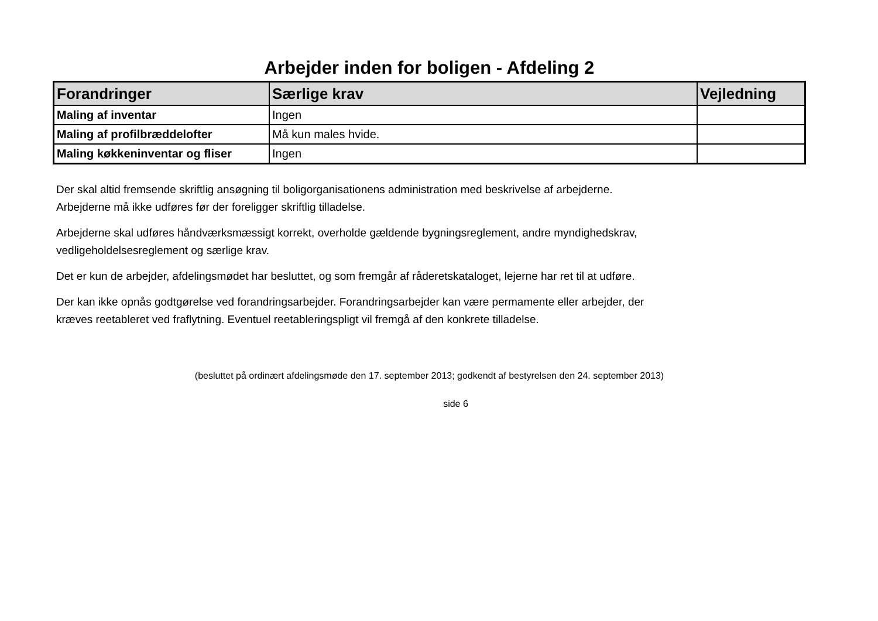Arbejder inden for boligen - Afdeling 2
| Forandringer | Særlige krav | Vejledning |
| --- | --- | --- |
| Maling af inventar | Ingen | |
| Maling af profilbræddelofter | Må kun males hvide. | |
| Maling køkkeninventar og fliser | Ingen | |
Der skal altid fremsende skriftlig ansøgning til boligorganisationens administration med beskrivelse af arbejderne.
Arbejderne må ikke udføres før der foreligger skriftlig tilladelse.
Arbejderne skal udføres håndværksmæssigt korrekt, overholde gældende bygningsreglement, andre myndighedskrav,
vedligeholdelsesreglement og særlige krav.
Det er kun de arbejder, afdelingsmødet har besluttet, og som fremgår af råderetskataloget, lejerne har ret til at udføre.
Der kan ikke opnås godtgørelse ved forandringsarbejder. Forandringsarbejder kan være permamente eller arbejder, der
kræves reetableret ved fraflytning. Eventuel reetableringspligt vil fremgå af den konkrete tilladelse.
(besluttet på ordinært afdelingsmøde den 17. september 2013; godkendt af bestyrelsen den 24. september 2013)
side 6